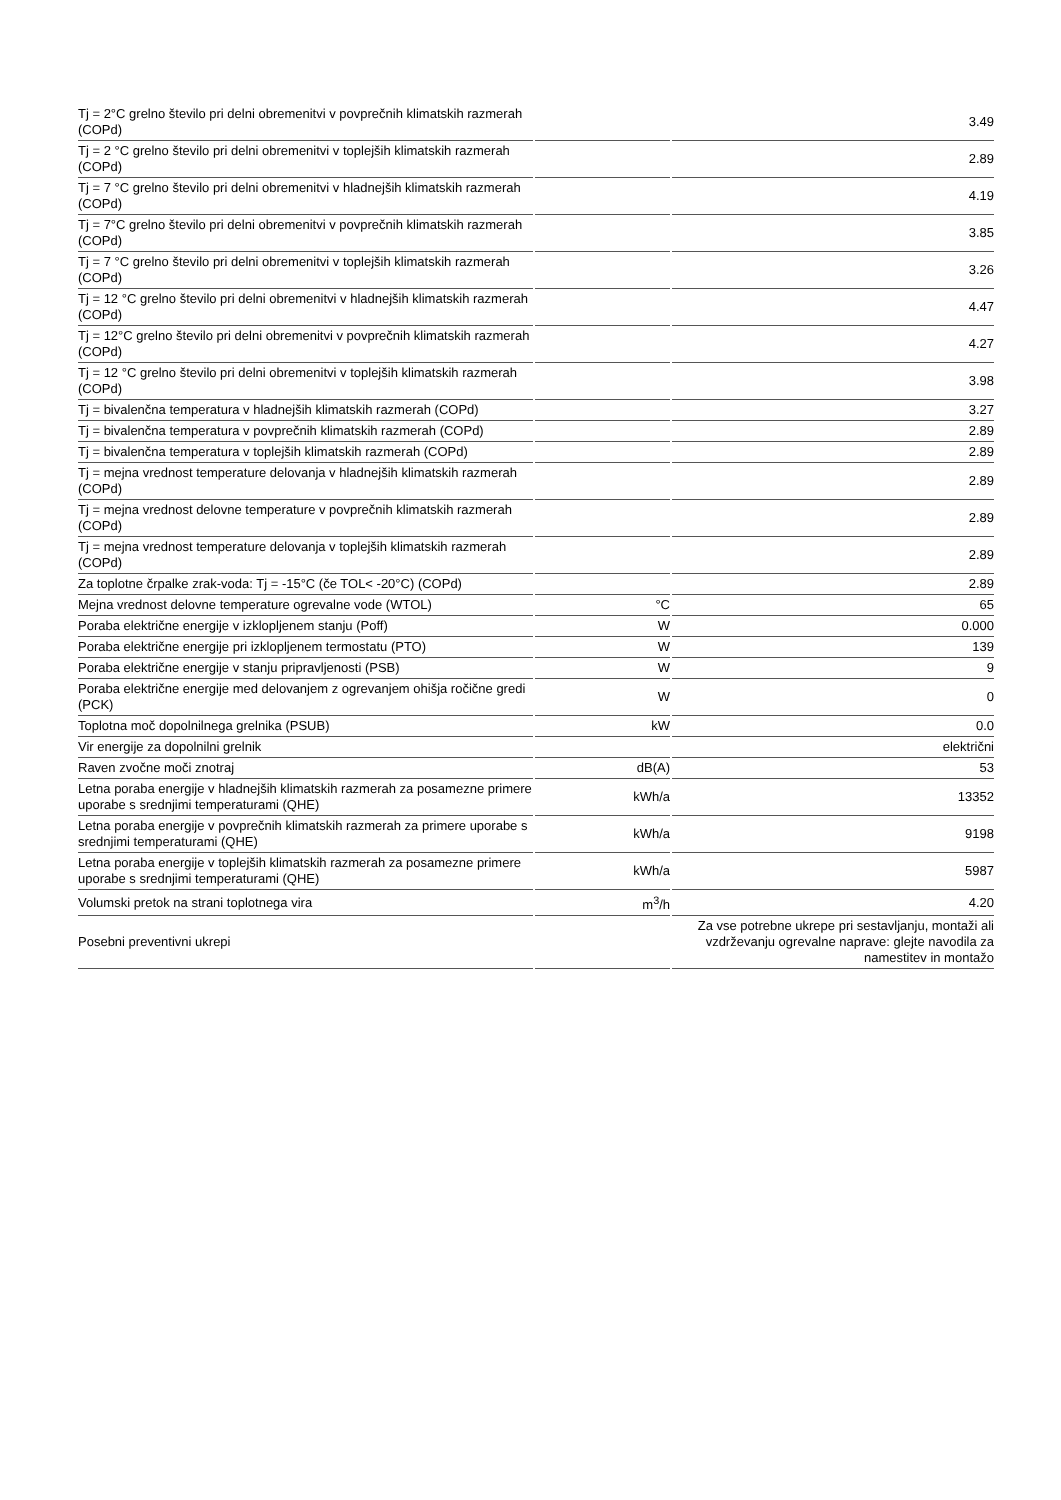| Tj = 2°C grelno število pri delni obremenitvi v povprečnih klimatskih razmerah (COPd) | | 3.49 |
| Tj = 2 °C grelno število pri delni obremenitvi v toplejših klimatskih razmerah (COPd) | | 2.89 |
| Tj = 7 °C grelno število pri delni obremenitvi v hladnejših klimatskih razmerah (COPd) | | 4.19 |
| Tj = 7°C grelno število pri delni obremenitvi v povprečnih klimatskih razmerah (COPd) | | 3.85 |
| Tj = 7 °C grelno število pri delni obremenitvi v toplejših klimatskih razmerah (COPd) | | 3.26 |
| Tj = 12 °C grelno število pri delni obremenitvi v hladnejših klimatskih razmerah (COPd) | | 4.47 |
| Tj = 12°C grelno število pri delni obremenitvi v povprečnih klimatskih razmerah (COPd) | | 4.27 |
| Tj = 12 °C grelno število pri delni obremenitvi v toplejših klimatskih razmerah (COPd) | | 3.98 |
| Tj = bivalenčna temperatura v hladnejših klimatskih razmerah (COPd) | | 3.27 |
| Tj = bivalenčna temperatura v povprečnih klimatskih razmerah (COPd) | | 2.89 |
| Tj = bivalenčna temperatura v toplejših klimatskih razmerah (COPd) | | 2.89 |
| Tj = mejna vrednost temperature delovanja v hladnejših klimatskih razmerah (COPd) | | 2.89 |
| Tj = mejna vrednost delovne temperature v povprečnih klimatskih razmerah (COPd) | | 2.89 |
| Tj = mejna vrednost temperature delovanja v toplejših klimatskih razmerah (COPd) | | 2.89 |
| Za toplotne črpalke zrak-voda: Tj = -15°C (če TOL< -20°C) (COPd) | | 2.89 |
| Mejna vrednost delovne temperature ogrevalne vode (WTOL) | °C | 65 |
| Poraba električne energije v izklopljenem stanju (Poff) | W | 0.000 |
| Poraba električne energije pri izklopljenem termostatu (PTO) | W | 139 |
| Poraba električne energije v stanju pripravljenosti (PSB) | W | 9 |
| Poraba električne energije med delovanjem z ogrevanjem ohišja ročične gredi (PCK) | W | 0 |
| Toplotna moč dopolnilnega grelnika (PSUB) | kW | 0.0 |
| Vir energije za dopolnilni grelnik | | električni |
| Raven zvočne moči znotraj | dB(A) | 53 |
| Letna poraba energije v hladnejših klimatskih razmerah za posamezne primere uporabe s srednjimi temperaturami (QHE) | kWh/a | 13352 |
| Letna poraba energije v povprečnih klimatskih razmerah za primere uporabe s srednjimi temperaturami (QHE) | kWh/a | 9198 |
| Letna poraba energije v toplejših klimatskih razmerah za posamezne primere uporabe s srednjimi temperaturami (QHE) | kWh/a | 5987 |
| Volumski pretok na strani toplotnega vira | m<sup>3</sup>/h | 4.20 |
| Posebni preventivni ukrepi | | Za vse potrebne ukrepe pri sestavljanju, montaži ali vzdrževanju ogrevalne naprave: glejte navodila za namestitev in montažo |